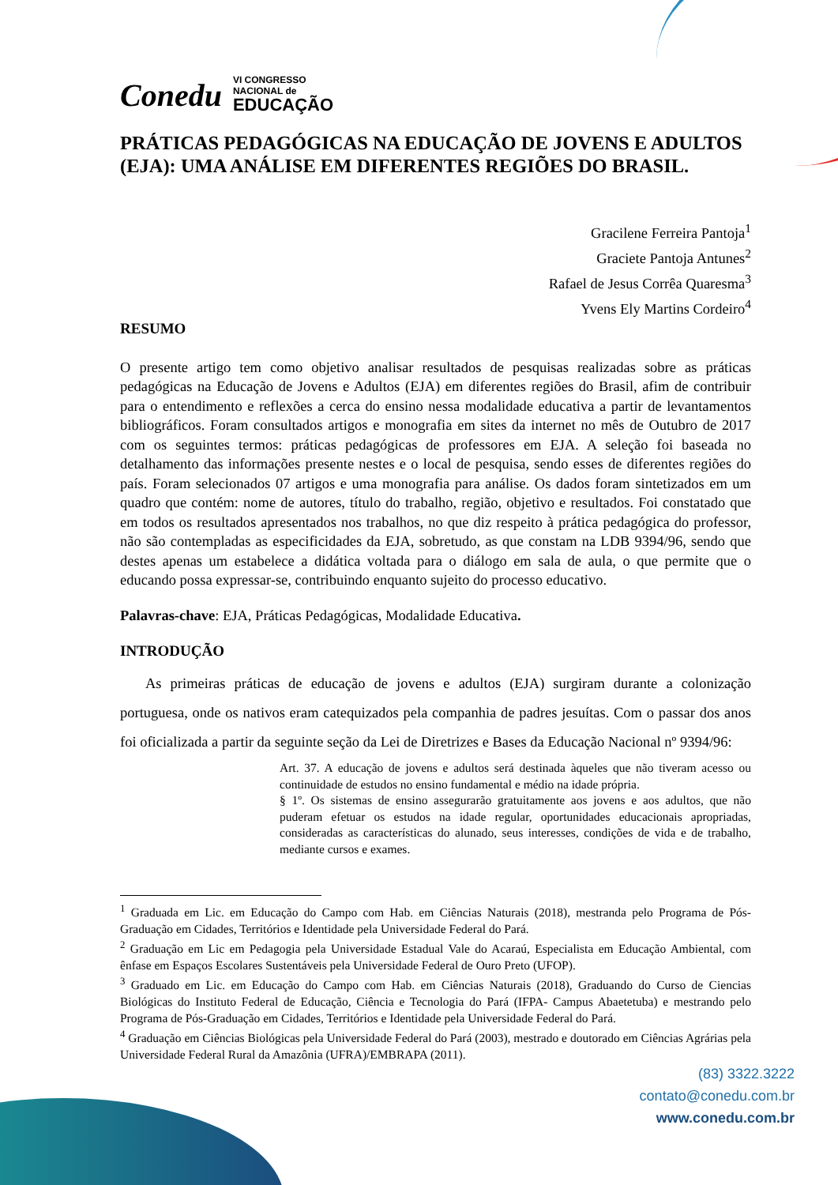Conedu VI CONGRESSO
NACIONAL de
EDUCAÇÃO
PRÁTICAS PEDAGÓGICAS NA EDUCAÇÃO DE JOVENS E ADULTOS (EJA): UMA ANÁLISE EM DIFERENTES REGIÕES DO BRASIL.
Gracilene Ferreira Pantoja<sup>1</sup>
Graciete Pantoja Antunes<sup>2</sup>
Rafael de Jesus Corrêa Quaresma<sup>3</sup>
Yvens Ely Martins Cordeiro<sup>4</sup>
RESUMO
O presente artigo tem como objetivo analisar resultados de pesquisas realizadas sobre as práticas pedagógicas na Educação de Jovens e Adultos (EJA) em diferentes regiões do Brasil, afim de contribuir para o entendimento e reflexões a cerca do ensino nessa modalidade educativa a partir de levantamentos bibliográficos. Foram consultados artigos e monografia em sites da internet no mês de Outubro de 2017 com os seguintes termos: práticas pedagógicas de professores em EJA. A seleção foi baseada no detalhamento das informações presente nestes e o local de pesquisa, sendo esses de diferentes regiões do país. Foram selecionados 07 artigos e uma monografia para análise. Os dados foram sintetizados em um quadro que contém: nome de autores, título do trabalho, região, objetivo e resultados. Foi constatado que em todos os resultados apresentados nos trabalhos, no que diz respeito à prática pedagógica do professor, não são contempladas as especificidades da EJA, sobretudo, as que constam na LDB 9394/96, sendo que destes apenas um estabelece a didática voltada para o diálogo em sala de aula, o que permite que o educando possa expressar-se, contribuindo enquanto sujeito do processo educativo.
Palavras-chave: EJA, Práticas Pedagógicas, Modalidade Educativa.
INTRODUÇÃO
As primeiras práticas de educação de jovens e adultos (EJA) surgiram durante a colonização portuguesa, onde os nativos eram catequizados pela companhia de padres jesuítas. Com o passar dos anos foi oficializada a partir da seguinte seção da Lei de Diretrizes e Bases da Educação Nacional nº 9394/96:
Art. 37. A educação de jovens e adultos será destinada àqueles que não tiveram acesso ou continuidade de estudos no ensino fundamental e médio na idade própria.
§ 1º. Os sistemas de ensino assegurarão gratuitamente aos jovens e aos adultos, que não puderam efetuar os estudos na idade regular, oportunidades educacionais apropriadas, consideradas as características do alunado, seus interesses, condições de vida e de trabalho, mediante cursos e exames.
<sup>1</sup> Graduada em Lic. em Educação do Campo com Hab. em Ciências Naturais (2018), mestranda pelo Programa de Pós-Graduação em Cidades, Territórios e Identidade pela Universidade Federal do Pará.
<sup>2</sup> Graduação em Lic em Pedagogia pela Universidade Estadual Vale do Acaraú, Especialista em Educação Ambiental, com ênfase em Espaços Escolares Sustentáveis pela Universidade Federal de Ouro Preto (UFOP).
<sup>3</sup> Graduado em Lic. em Educação do Campo com Hab. em Ciências Naturais (2018), Graduando do Curso de Ciencias Biológicas do Instituto Federal de Educação, Ciência e Tecnologia do Pará (IFPA- Campus Abaetetuba) e mestrando pelo Programa de Pós-Graduação em Cidades, Territórios e Identidade pela Universidade Federal do Pará.
<sup>4</sup> Graduação em Ciências Biológicas pela Universidade Federal do Pará (2003), mestrado e doutorado em Ciências Agrárias pela Universidade Federal Rural da Amazônia (UFRA)/EMBRAPA (2011).
(83) 3322.3222
contato@conedu.com.br
www.conedu.com.br